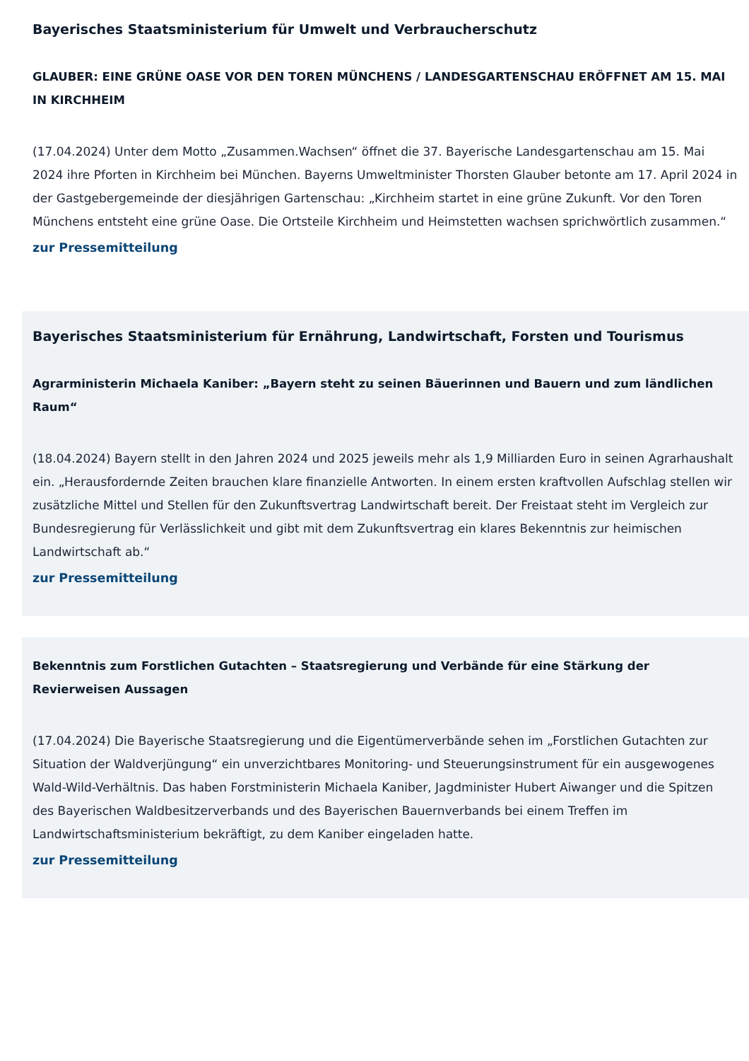Bayerisches Staatsministerium für Umwelt und Verbraucherschutz
GLAUBER: EINE GRÜNE OASE VOR DEN TOREN MÜNCHENS / LANDESGARTENSCHAU ERÖFFNET AM 15. MAI IN KIRCHHEIM
(17.04.2024) Unter dem Motto „Zusammen.Wachsen“ öffnet die 37. Bayerische Landesgartenschau am 15. Mai 2024 ihre Pforten in Kirchheim bei München. Bayerns Umweltminister Thorsten Glauber betonte am 17. April 2024 in der Gastgebergemeinde der diesjährigen Gartenschau: „Kirchheim startet in eine grüne Zukunft. Vor den Toren Münchens entsteht eine grüne Oase. Die Ortsteile Kirchheim und Heimstetten wachsen sprichwörtlich zusammen.“
zur Pressemitteilung
Bayerisches Staatsministerium für Ernährung, Landwirtschaft, Forsten und Tourismus
Agrarministerin Michaela Kaniber: „Bayern steht zu seinen Bäuerinnen und Bauern und zum ländlichen Raum“
(18.04.2024) Bayern stellt in den Jahren 2024 und 2025 jeweils mehr als 1,9 Milliarden Euro in seinen Agrarhaushalt ein. „Herausfordernde Zeiten brauchen klare finanzielle Antworten. In einem ersten kraftvollen Aufschlag stellen wir zusätzliche Mittel und Stellen für den Zukunftsvertrag Landwirtschaft bereit. Der Freistaat steht im Vergleich zur Bundesregierung für Verlässlichkeit und gibt mit dem Zukunftsvertrag ein klares Bekenntnis zur heimischen Landwirtschaft ab.“
zur Pressemitteilung
Bekenntnis zum Forstlichen Gutachten – Staatsregierung und Verbände für eine Stärkung der Revierweisen Aussagen
(17.04.2024) Die Bayerische Staatsregierung und die Eigentümerverbände sehen im „Forstlichen Gutachten zur Situation der Waldverjüngung“ ein unverzichtbares Monitoring- und Steuerungsinstrument für ein ausgewogenes Wald-Wild-Verhältnis. Das haben Forstministerin Michaela Kaniber, Jagdminister Hubert Aiwanger und die Spitzen des Bayerischen Waldbesitzerverbands und des Bayerischen Bauernverbands bei einem Treffen im Landwirtschaftsministerium bekräftigt, zu dem Kaniber eingeladen hatte.
zur Pressemitteilung